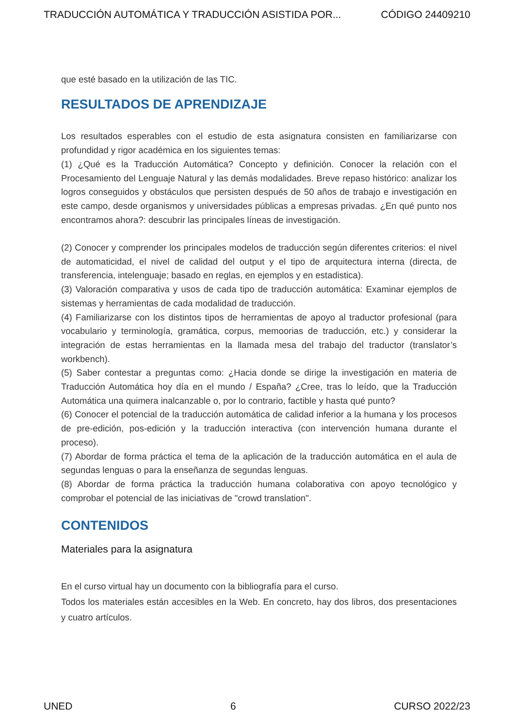TRADUCCIÓN AUTOMÁTICA Y TRADUCCIÓN ASISTIDA POR... CÓDIGO 24409210
que esté basado en la utilización de las TIC.
RESULTADOS DE APRENDIZAJE
Los resultados esperables con el estudio de esta asignatura consisten en familiarizarse con profundidad y rigor académica en los siguientes temas:
(1) ¿Qué es la Traducción Automática? Concepto y definición. Conocer la relación con el Procesamiento del Lenguaje Natural y las demás modalidades. Breve repaso histórico: analizar los logros conseguidos y obstáculos que persisten después de 50 años de trabajo e investigación en este campo, desde organismos y universidades públicas a empresas privadas. ¿En qué punto nos encontramos ahora?: descubrir las principales líneas de investigación.
(2) Conocer y comprender los principales modelos de traducción según diferentes criterios: el nivel de automaticidad, el nivel de calidad del output y el tipo de arquitectura interna (directa, de transferencia, intelenguaje; basado en reglas, en ejemplos y en estadistica).
(3) Valoración comparativa y usos de cada tipo de traducción automática: Examinar ejemplos de sistemas y herramientas de cada modalidad de traducción.
(4) Familiarizarse con los distintos tipos de herramientas de apoyo al traductor profesional (para vocabulario y terminología, gramática, corpus, memoorias de traducción, etc.) y considerar la integración de estas herramientas en la llamada mesa del trabajo del traductor (translator’s workbench).
(5) Saber contestar a preguntas como: ¿Hacia donde se dirige la investigación en materia de Traducción Automática hoy día en el mundo / España? ¿Cree, tras lo leído, que la Traducción Automática una quimera inalcanzable o, por lo contrario, factible y hasta qué punto?
(6) Conocer el potencial de la traducción automática de calidad inferior a la humana y los procesos de pre-edición, pos-edición y la traducción interactiva (con intervención humana durante el proceso).
(7) Abordar de forma práctica el tema de la aplicación de la traducción automática en el aula de segundas lenguas o para la enseñanza de segundas lenguas.
(8) Abordar de forma práctica la traducción humana colaborativa con apoyo tecnológico y comprobar el potencial de las iniciativas de "crowd translation".
CONTENIDOS
Materiales para la asignatura
En el curso virtual hay un documento con la bibliografía para el curso.
Todos los materiales están accesibles en la Web. En concreto, hay dos libros, dos presentaciones y cuatro artículos.
UNED 6 CURSO 2022/23